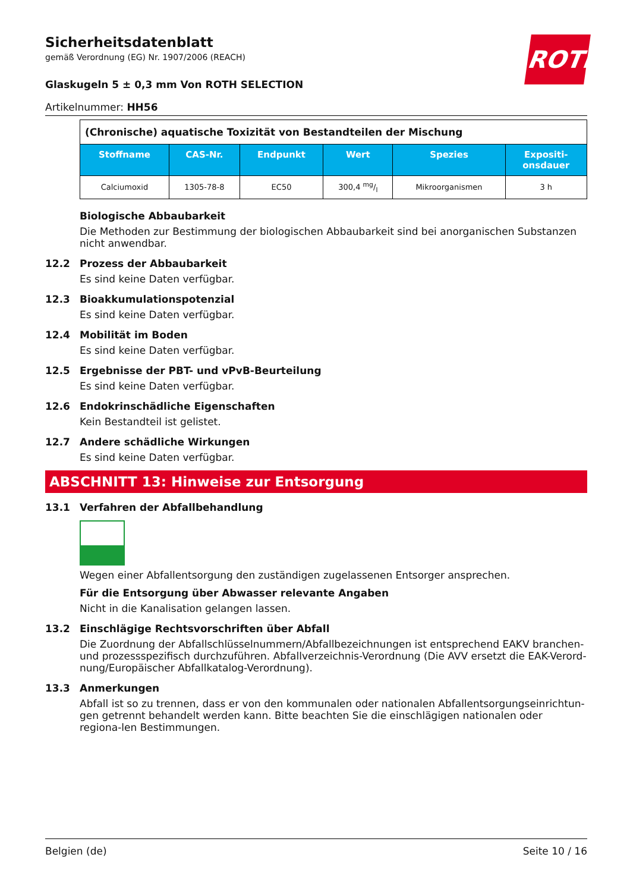ROTH
Sicherheitsdatenblatt
gemäß Verordnung (EG) Nr. 1907/2006 (REACH)
Glaskugeln 5 ± 0,3 mm Von ROTH SELECTION
Artikelnummer: HH56
| (Chronische) aquatische Toxizität von Bestandteilen der Mischung | | | | | |
| Stoffname | CAS-Nr. | Endpunkt | Wert | Spezies | Expositi- onsdauer |
| Calciumoxid | 1305-78-8 | EC50 | 300,4 mg/l | Mikroorganismen | 3 h |
Biologische Abbaubarkeit
Die Methoden zur Bestimmung der biologischen Abbaubarkeit sind bei anorganischen Substanzen nicht anwendbar.
12.2 Prozess der Abbaubarkeit
Es sind keine Daten verfügbar.
12.3 Bioakkumulationspotenzial
Es sind keine Daten verfügbar.
12.4 Mobilität im Boden
Es sind keine Daten verfügbar.
12.5 Ergebnisse der PBT- und vPvB-Beurteilung
Es sind keine Daten verfügbar.
12.6 Endokrinschädliche Eigenschaften
Kein Bestandteil ist gelistet.
12.7 Andere schädliche Wirkungen
Es sind keine Daten verfügbar.
ABSCHNITT 13: Hinweise zur Entsorgung
13.1 Verfahren der Abfallbehandlung
Wegen einer Abfallentsorgung den zuständigen zugelassenen Entsorger ansprechen.
Für die Entsorgung über Abwasser relevante Angaben
Nicht in die Kanalisation gelangen lassen.
13.2 Einschlägige Rechtsvorschriften über Abfall
Die Zuordnung der Abfallschlüsselnummern/Abfallbezeichnungen ist entsprechend EAKV branchen- und prozessspezifisch durchzuführen. Abfallverzeichnis-Verordnung (Die AVV ersetzt die EAK-Verord-nung/Europäischer Abfallkatalog-Verordnung).
13.3 Anmerkungen
Abfall ist so zu trennen, dass er von den kommunalen oder nationalen Abfallentsorgungseinrichtun-gen getrennt behandelt werden kann. Bitte beachten Sie die einschlägigen nationalen oder regiona-len Bestimmungen.
Belgien (de) Seite 10 / 16